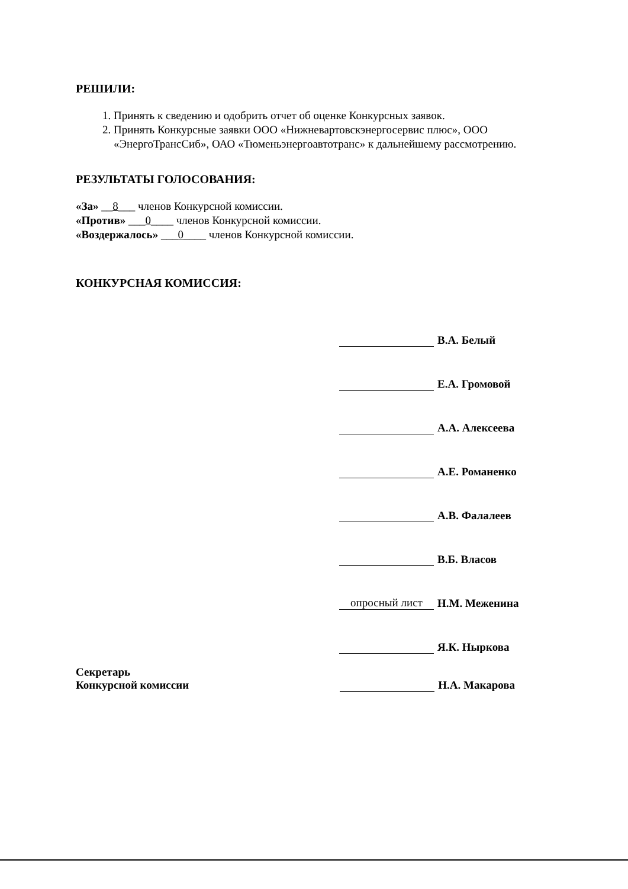РЕШИЛИ:
1. Принять к сведению и одобрить отчет об оценке Конкурсных заявок.
2. Принять Конкурсные заявки ООО «Нижневартовскэнергосервис плюс», ООО «ЭнергоТрансСиб», ОАО «Тюменьэнергоавтотранс» к дальнейшему рассмотрению.
РЕЗУЛЬТАТЫ ГОЛОСОВАНИЯ:
«За» __8___ членов Конкурсной комиссии.
«Против» ___0____ членов Конкурсной комиссии.
«Воздержалось» ___0____ членов Конкурсной комиссии.
КОНКУРСНАЯ КОМИССИЯ:
В.А. Белый
Е.А. Громовой
А.А. Алексеева
А.Е. Романенко
А.В. Фалалеев
В.Б. Власов
опросный лист Н.М. Меженина
Я.К. Ныркова
Секретарь
Конкурсной комиссии
Н.А. Макарова